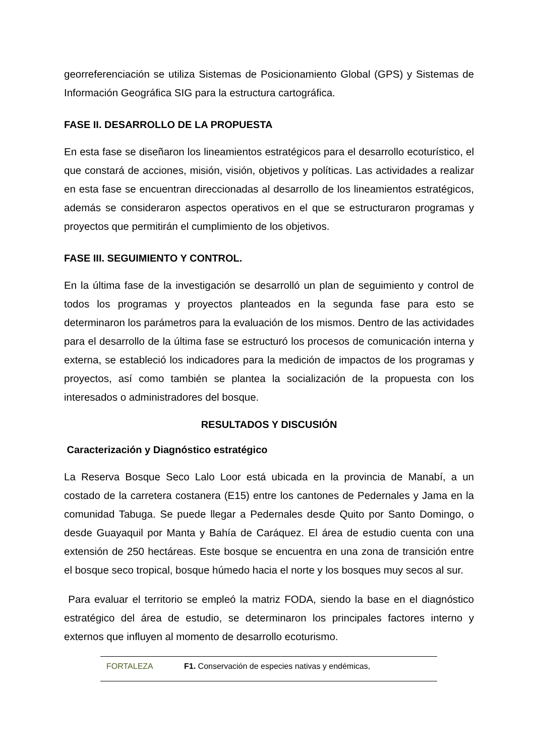georreferenciación se utiliza Sistemas de Posicionamiento Global (GPS) y Sistemas de Información Geográfica SIG para la estructura cartográfica.
FASE II. DESARROLLO DE LA PROPUESTA
En esta fase se diseñaron los lineamientos estratégicos para el desarrollo ecoturístico, el que constará de acciones, misión, visión, objetivos y políticas. Las actividades a realizar en esta fase se encuentran direccionadas al desarrollo de los lineamientos estratégicos, además se consideraron aspectos operativos en el que se estructuraron programas y proyectos que permitirán el cumplimiento de los objetivos.
FASE III. SEGUIMIENTO Y CONTROL.
En la última fase de la investigación se desarrolló un plan de seguimiento y control de todos los programas y proyectos planteados en la segunda fase para esto se determinaron los parámetros para la evaluación de los mismos. Dentro de las actividades para el desarrollo de la última fase se estructuró los procesos de comunicación interna y externa, se estableció los indicadores para la medición de impactos de los programas y proyectos, así como también se plantea la socialización de la propuesta con los interesados o administradores del bosque.
RESULTADOS Y DISCUSIÓN
Caracterización y Diagnóstico estratégico
La Reserva Bosque Seco Lalo Loor está ubicada en la provincia de Manabí, a un costado de la carretera costanera (E15) entre los cantones de Pedernales y Jama en la comunidad Tabuga. Se puede llegar a Pedernales desde Quito por Santo Domingo, o desde Guayaquil por Manta y Bahía de Caráquez. El área de estudio cuenta con una extensión de 250 hectáreas. Este bosque se encuentra en una zona de transición entre el bosque seco tropical, bosque húmedo hacia el norte y los bosques muy secos al sur.
Para evaluar el territorio se empleó la matriz FODA, siendo la base en el diagnóstico estratégico del área de estudio, se determinaron los principales factores interno y externos que influyen al momento de desarrollo ecoturismo.
| FORTALEZA | F1. Conservación de especies nativas y endémicas, |